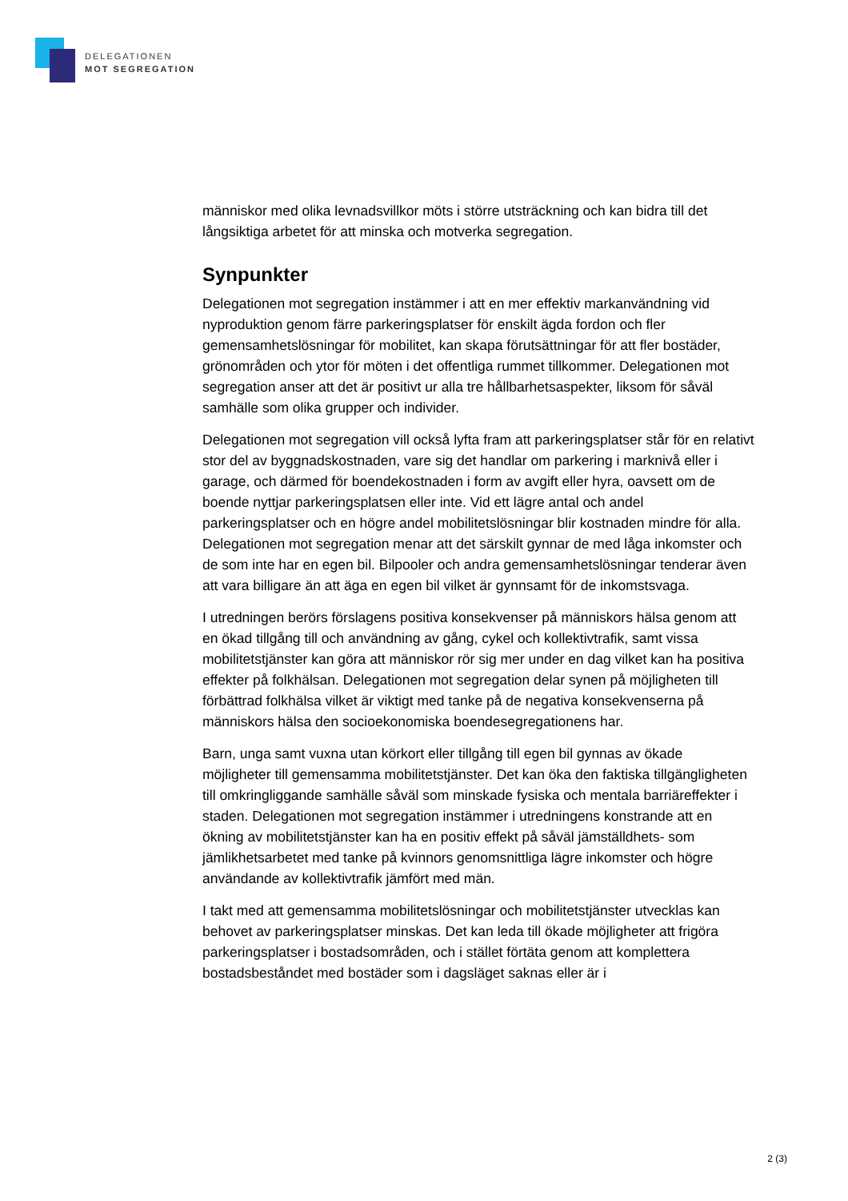DELEGATIONEN
MOT SEGREGATION
människor med olika levnadsvillkor möts i större utsträckning och kan bidra till det långsiktiga arbetet för att minska och motverka segregation.
Synpunkter
Delegationen mot segregation instämmer i att en mer effektiv markanvändning vid nyproduktion genom färre parkeringsplatser för enskilt ägda fordon och fler gemensamhetslösningar för mobilitet, kan skapa förutsättningar för att fler bostäder, grönområden och ytor för möten i det offentliga rummet tillkommer. Delegationen mot segregation anser att det är positivt ur alla tre hållbarhetsaspekter, liksom för såväl samhälle som olika grupper och individer.
Delegationen mot segregation vill också lyfta fram att parkeringsplatser står för en relativt stor del av byggnadskostnaden, vare sig det handlar om parkering i marknivå eller i garage, och därmed för boendekostnaden i form av avgift eller hyra, oavsett om de boende nyttjar parkeringsplatsen eller inte. Vid ett lägre antal och andel parkeringsplatser och en högre andel mobilitetslösningar blir kostnaden mindre för alla. Delegationen mot segregation menar att det särskilt gynnar de med låga inkomster och de som inte har en egen bil. Bilpooler och andra gemensamhetslösningar tenderar även att vara billigare än att äga en egen bil vilket är gynnsamt för de inkomstsvaga.
I utredningen berörs förslagens positiva konsekvenser på människors hälsa genom att en ökad tillgång till och användning av gång, cykel och kollektivtrafik, samt vissa mobilitetstjänster kan göra att människor rör sig mer under en dag vilket kan ha positiva effekter på folkhälsan. Delegationen mot segregation delar synen på möjligheten till förbättrad folkhälsa vilket är viktigt med tanke på de negativa konsekvenserna på människors hälsa den socioekonomiska boendesegregationens har.
Barn, unga samt vuxna utan körkort eller tillgång till egen bil gynnas av ökade möjligheter till gemensamma mobilitetstjänster. Det kan öka den faktiska tillgängligheten till omkringliggande samhälle såväl som minskade fysiska och mentala barriäreffekter i staden. Delegationen mot segregation instämmer i utredningens konstrande att en ökning av mobilitetstjänster kan ha en positiv effekt på såväl jämställdhets- som jämlikhetsarbetet med tanke på kvinnors genomsnittliga lägre inkomster och högre användande av kollektivtrafik jämfört med män.
I takt med att gemensamma mobilitetslösningar och mobilitetstjänster utvecklas kan behovet av parkeringsplatser minskas. Det kan leda till ökade möjligheter att frigöra parkeringsplatser i bostadsområden, och i stället förtäta genom att komplettera bostadsbeståndet med bostäder som i dagsläget saknas eller är i
2 (3)